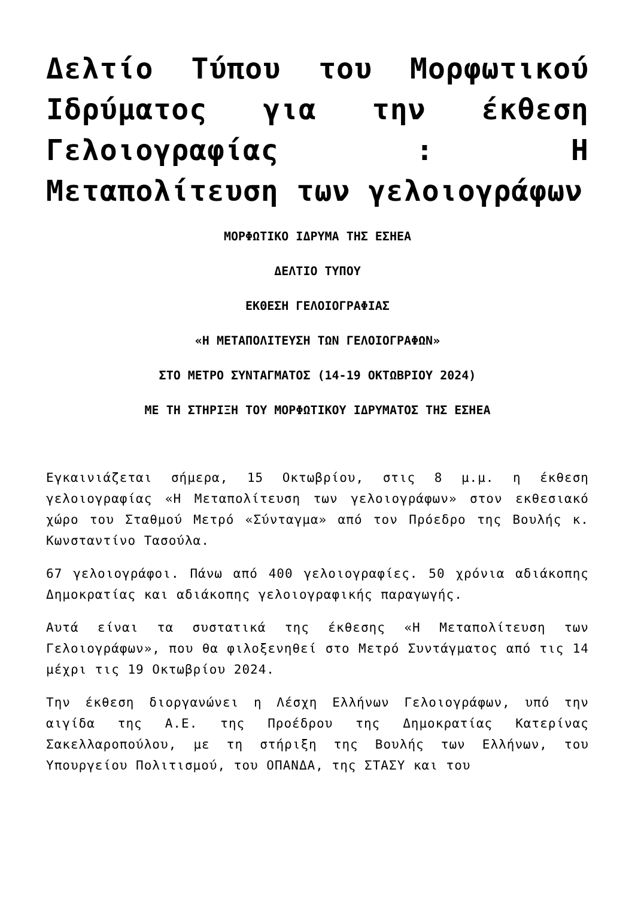Δελτίο Τύπου του Μορφωτικού Ιδρύματος για την έκθεση Γελοιογραφίας : Η Μεταπολίτευση των γελοιογράφων
ΜΟΡΦΩΤΙΚΟ ΙΔΡΥΜΑ ΤΗΣ ΕΣΗΕΑ
ΔΕΛΤΙΟ ΤΥΠΟΥ
ΕΚΘΕΣΗ ΓΕΛΟΙΟΓΡΑΦΙΑΣ
«Η ΜΕΤΑΠΟΛΙΤΕΥΣΗ ΤΩΝ ΓΕΛΟΙΟΓΡΑΦΩΝ»
ΣΤΟ ΜΕΤΡΟ ΣΥΝΤΑΓΜΑΤΟΣ (14-19 ΟΚΤΩΒΡΙΟΥ 2024)
ΜΕ ΤΗ ΣΤΗΡΙΞΗ ΤΟΥ ΜΟΡΦΩΤΙΚΟΥ ΙΔΡΥΜΑΤΟΣ ΤΗΣ ΕΣΗΕΑ
Εγκαινιάζεται σήμερα, 15 Οκτωβρίου, στις 8 μ.μ. η έκθεση γελοιογραφίας «Η Μεταπολίτευση των γελοιογράφων» στον εκθεσιακό χώρο του Σταθμού Μετρό «Σύνταγμα» από τον Πρόεδρο της Βουλής κ. Κωνσταντίνο Τασούλα.
67 γελοιογράφοι. Πάνω από 400 γελοιογραφίες. 50 χρόνια αδιάκοπης Δημοκρατίας και αδιάκοπης γελοιογραφικής παραγωγής.
Αυτά είναι τα συστατικά της έκθεσης «Η Μεταπολίτευση των Γελοιογράφων», που θα φιλοξενηθεί στο Μετρό Συντάγματος από τις 14 μέχρι τις 19 Οκτωβρίου 2024.
Την έκθεση διοργανώνει η Λέσχη Ελλήνων Γελοιογράφων, υπό την αιγίδα της Α.Ε. της Προέδρου της Δημοκρατίας Κατερίνας Σακελλαροπούλου, με τη στήριξη της Βουλής των Ελλήνων, του Υπουργείου Πολιτισμού, του ΟΠΑΝΔΑ, της ΣΤΑΣΥ και του